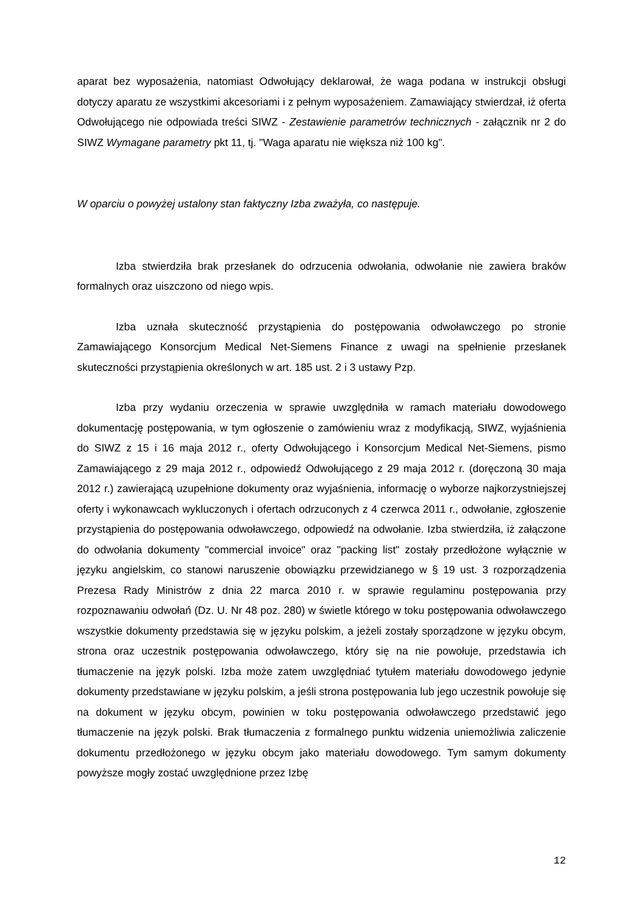aparat bez wyposażenia, natomiast Odwołujący deklarował, że waga podana w instrukcji obsługi dotyczy aparatu ze wszystkimi akcesoriami i z pełnym wyposażeniem. Zamawiający stwierdzał, iż oferta Odwołującego nie odpowiada treści SIWZ - Zestawienie parametrów technicznych - załącznik nr 2 do SIWZ Wymagane parametry pkt 11, tj. "Waga aparatu nie większa niż 100 kg".
W oparciu o powyżej ustalony stan faktyczny Izba zważyła, co następuje.
Izba stwierdziła brak przesłanek do odrzucenia odwołania, odwołanie nie zawiera braków formalnych oraz uiszczono od niego wpis.
Izba uznała skuteczność przystąpienia do postępowania odwoławczego po stronie Zamawiającego Konsorcjum Medical Net-Siemens Finance z uwagi na spełnienie przesłanek skuteczności przystąpienia określonych w art. 185 ust. 2 i 3 ustawy Pzp.
Izba przy wydaniu orzeczenia w sprawie uwzględniła w ramach materiału dowodowego dokumentację postępowania, w tym ogłoszenie o zamówieniu wraz z modyfikacją, SIWZ, wyjaśnienia do SIWZ z 15 i 16 maja 2012 r., oferty Odwołującego i Konsorcjum Medical Net-Siemens, pismo Zamawiającego z 29 maja 2012 r., odpowiedź Odwołującego z 29 maja 2012 r. (doręczoną 30 maja 2012 r.) zawierającą uzupełnione dokumenty oraz wyjaśnienia, informację o wyborze najkorzystniejszej oferty i wykonawcach wykluczonych i ofertach odrzuconych z 4 czerwca 2011 r., odwołanie, zgłoszenie przystąpienia do postępowania odwoławczego, odpowiedź na odwołanie. Izba stwierdziła, iż załączone do odwołania dokumenty "commercial invoice" oraz "packing list" zostały przedłożone wyłącznie w języku angielskim, co stanowi naruszenie obowiązku przewidzianego w § 19 ust. 3 rozporządzenia Prezesa Rady Ministrów z dnia 22 marca 2010 r. w sprawie regulaminu postępowania przy rozpoznawaniu odwołań (Dz. U. Nr 48 poz. 280) w świetle którego w toku postępowania odwoławczego wszystkie dokumenty przedstawia się w języku polskim, a jeżeli zostały sporządzone w języku obcym, strona oraz uczestnik postępowania odwoławczego, który się na nie powołuje, przedstawia ich tłumaczenie na język polski. Izba może zatem uwzględniać tytułem materiału dowodowego jedynie dokumenty przedstawiane w języku polskim, a jeśli strona postępowania lub jego uczestnik powołuje się na dokument w języku obcym, powinien w toku postępowania odwoławczego przedstawić jego tłumaczenie na język polski. Brak tłumaczenia z formalnego punktu widzenia uniemożliwia zaliczenie dokumentu przedłożonego w języku obcym jako materiału dowodowego. Tym samym dokumenty powyższe mogły zostać uwzględnione przez Izbę
12